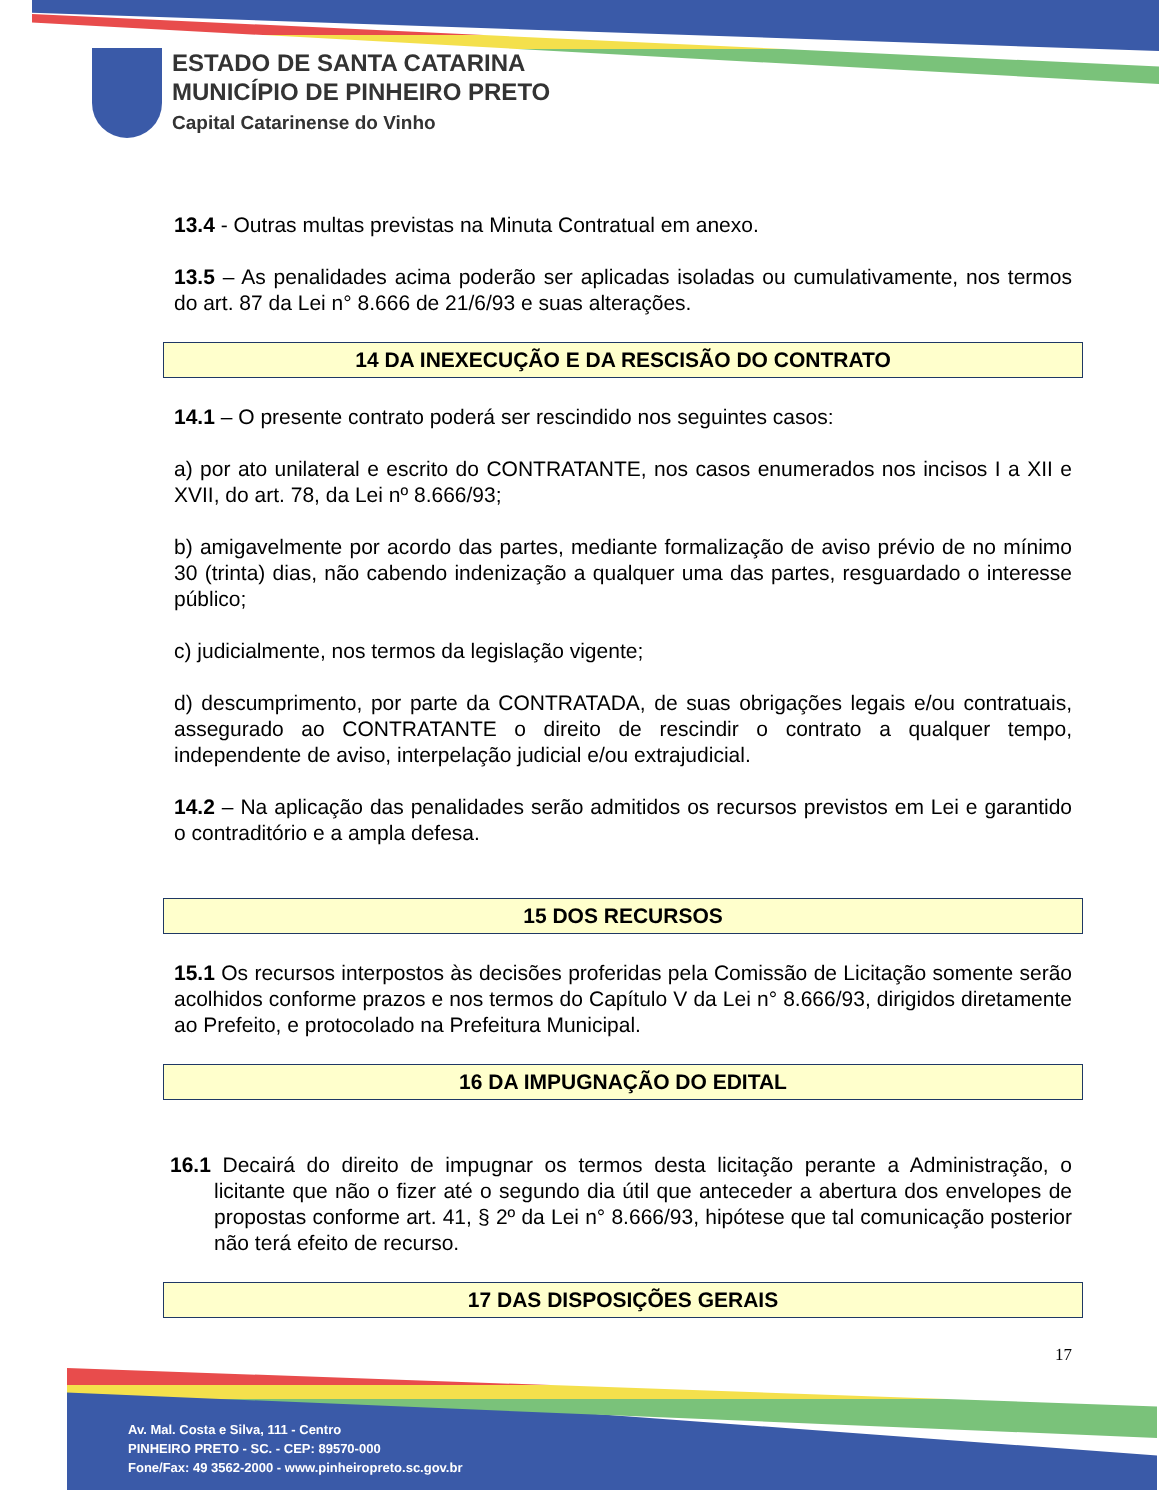ESTADO DE SANTA CATARINA
MUNICÍPIO DE PINHEIRO PRETO
Capital Catarinense do Vinho
13.4 - Outras multas previstas na Minuta Contratual em anexo.
13.5 – As penalidades acima poderão ser aplicadas isoladas ou cumulativamente, nos termos do art. 87 da Lei n° 8.666 de 21/6/93 e suas alterações.
14 DA INEXECUÇÃO E DA RESCISÃO DO CONTRATO
14.1 – O presente contrato poderá ser rescindido nos seguintes casos:
a) por ato unilateral e escrito do CONTRATANTE, nos casos enumerados nos incisos I a XII e XVII, do art. 78, da Lei nº 8.666/93;
b) amigavelmente por acordo das partes, mediante formalização de aviso prévio de no mínimo 30 (trinta) dias, não cabendo indenização a qualquer uma das partes, resguardado o interesse público;
c) judicialmente, nos termos da legislação vigente;
d) descumprimento, por parte da CONTRATADA, de suas obrigações legais e/ou contratuais, assegurado ao CONTRATANTE o direito de rescindir o contrato a qualquer tempo, independente de aviso, interpelação judicial e/ou extrajudicial.
14.2 – Na aplicação das penalidades serão admitidos os recursos previstos em Lei e garantido o contraditório e a ampla defesa.
15 DOS RECURSOS
15.1 Os recursos interpostos às decisões proferidas pela Comissão de Licitação somente serão acolhidos conforme prazos e nos termos do Capítulo V da Lei n° 8.666/93, dirigidos diretamente ao Prefeito, e protocolado na Prefeitura Municipal.
16 DA IMPUGNAÇÃO DO EDITAL
16.1 Decairá do direito de impugnar os termos desta licitação perante a Administração, o licitante que não o fizer até o segundo dia útil que anteceder a abertura dos envelopes de propostas conforme art. 41, § 2º da Lei n° 8.666/93, hipótese que tal comunicação posterior não terá efeito de recurso.
17 DAS DISPOSIÇÕES GERAIS
17
Av. Mal. Costa e Silva, 111 - Centro
PINHEIRO PRETO - SC. - CEP: 89570-000
Fone/Fax: 49 3562-2000 - www.pinheiropreto.sc.gov.br